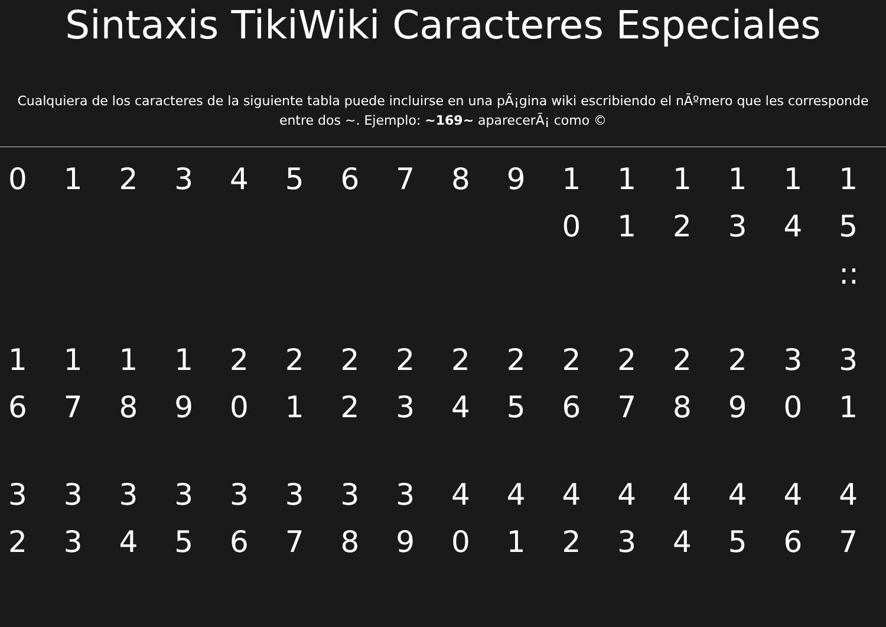Sintaxis TikiWiki Caracteres Especiales
Cualquiera de los caracteres de la siguiente tabla puede incluirse en una pÃ¡gina wiki escribiendo el nÃºmero que les corresponde
entre dos ~. Ejemplo: ~169~ aparecerÃ¡ como ©
| 0 | 1 | 2 | 3 | 4 | 5 | 6 | 7 | 8 | 9 | 10 | 11 | 12 | 13 | 14 | 15 :: |
| 16 | 17 | 18 | 19 | 20 | 21 | 22 | 23 | 24 | 25 | 26 | 27 | 28 | 29 | 30 | 31 |
| 32 | 33 | 34 | 35 | 36 | 37 | 38 | 39 | 40 | 41 | 42 | 43 | 44 | 45 | 46 | 47 |